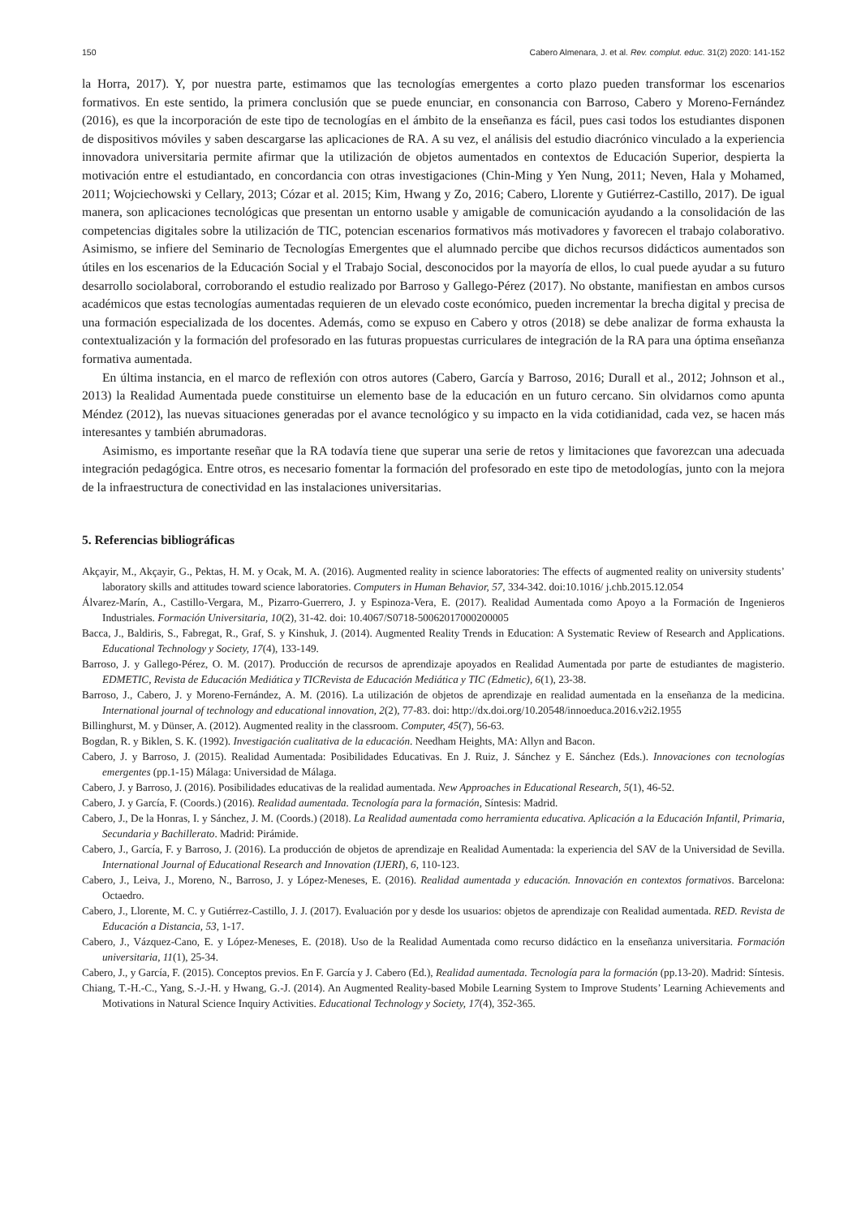150 Cabero Almenara, J. et al. Rev. complut. educ. 31(2) 2020: 141-152
la Horra, 2017). Y, por nuestra parte, estimamos que las tecnologías emergentes a corto plazo pueden transformar los escenarios formativos. En este sentido, la primera conclusión que se puede enunciar, en consonancia con Barroso, Cabero y Moreno-Fernández (2016), es que la incorporación de este tipo de tecnologías en el ámbito de la enseñanza es fácil, pues casi todos los estudiantes disponen de dispositivos móviles y saben descargarse las aplicaciones de RA. A su vez, el análisis del estudio diacrónico vinculado a la experiencia innovadora universitaria permite afirmar que la utilización de objetos aumentados en contextos de Educación Superior, despierta la motivación entre el estudiantado, en concordancia con otras investigaciones (Chin-Ming y Yen Nung, 2011; Neven, Hala y Mohamed, 2011; Wojciechowski y Cellary, 2013; Cózar et al. 2015; Kim, Hwang y Zo, 2016; Cabero, Llorente y Gutiérrez-Castillo, 2017). De igual manera, son aplicaciones tecnológicas que presentan un entorno usable y amigable de comunicación ayudando a la consolidación de las competencias digitales sobre la utilización de TIC, potencian escenarios formativos más motivadores y favorecen el trabajo colaborativo. Asimismo, se infiere del Seminario de Tecnologías Emergentes que el alumnado percibe que dichos recursos didácticos aumentados son útiles en los escenarios de la Educación Social y el Trabajo Social, desconocidos por la mayoría de ellos, lo cual puede ayudar a su futuro desarrollo sociolaboral, corroborando el estudio realizado por Barroso y Gallego-Pérez (2017). No obstante, manifiestan en ambos cursos académicos que estas tecnologías aumentadas requieren de un elevado coste económico, pueden incrementar la brecha digital y precisa de una formación especializada de los docentes. Además, como se expuso en Cabero y otros (2018) se debe analizar de forma exhausta la contextualización y la formación del profesorado en las futuras propuestas curriculares de integración de la RA para una óptima enseñanza formativa aumentada.
En última instancia, en el marco de reflexión con otros autores (Cabero, García y Barroso, 2016; Durall et al., 2012; Johnson et al., 2013) la Realidad Aumentada puede constituirse un elemento base de la educación en un futuro cercano. Sin olvidarnos como apunta Méndez (2012), las nuevas situaciones generadas por el avance tecnológico y su impacto en la vida cotidianidad, cada vez, se hacen más interesantes y también abrumadoras.
Asimismo, es importante reseñar que la RA todavía tiene que superar una serie de retos y limitaciones que favorezcan una adecuada integración pedagógica. Entre otros, es necesario fomentar la formación del profesorado en este tipo de metodologías, junto con la mejora de la infraestructura de conectividad en las instalaciones universitarias.
5. Referencias bibliográficas
Akçayir, M., Akçayir, G., Pektas, H. M. y Ocak, M. A. (2016). Augmented reality in science laboratories: The effects of augmented reality on university students’ laboratory skills and attitudes toward science laboratories. Computers in Human Behavior, 57, 334-342. doi:10.1016/ j.chb.2015.12.054
Álvarez-Marín, A., Castillo-Vergara, M., Pizarro-Guerrero, J. y Espinoza-Vera, E. (2017). Realidad Aumentada como Apoyo a la Formación de Ingenieros Industriales. Formación Universitaria, 10(2), 31-42. doi: 10.4067/S0718-50062017000200005
Bacca, J., Baldiris, S., Fabregat, R., Graf, S. y Kinshuk, J. (2014). Augmented Reality Trends in Education: A Systematic Review of Research and Applications. Educational Technology y Society, 17(4), 133-149.
Barroso, J. y Gallego-Pérez, O. M. (2017). Producción de recursos de aprendizaje apoyados en Realidad Aumentada por parte de estudiantes de magisterio. EDMETIC, Revista de Educación Mediática y TICRevista de Educación Mediática y TIC (Edmetic), 6(1), 23-38.
Barroso, J., Cabero, J. y Moreno-Fernández, A. M. (2016). La utilización de objetos de aprendizaje en realidad aumentada en la enseñanza de la medicina. International journal of technology and educational innovation, 2(2), 77-83. doi: http://dx.doi.org/10.20548/innoeduca.2016.v2i2.1955
Billinghurst, M. y Dünser, A. (2012). Augmented reality in the classroom. Computer, 45(7), 56-63.
Bogdan, R. y Biklen, S. K. (1992). Investigación cualitativa de la educación. Needham Heights, MA: Allyn and Bacon.
Cabero, J. y Barroso, J. (2015). Realidad Aumentada: Posibilidades Educativas. En J. Ruiz, J. Sánchez y E. Sánchez (Eds.). Innovaciones con tecnologías emergentes (pp.1-15) Málaga: Universidad de Málaga.
Cabero, J. y Barroso, J. (2016). Posibilidades educativas de la realidad aumentada. New Approaches in Educational Research, 5(1), 46-52.
Cabero, J. y García, F. (Coords.) (2016). Realidad aumentada. Tecnología para la formación, Síntesis: Madrid.
Cabero, J., De la Honras, I. y Sánchez, J. M. (Coords.) (2018). La Realidad aumentada como herramienta educativa. Aplicación a la Educación Infantil, Primaria, Secundaria y Bachillerato. Madrid: Pirámide.
Cabero, J., García, F. y Barroso, J. (2016). La producción de objetos de aprendizaje en Realidad Aumentada: la experiencia del SAV de la Universidad de Sevilla. International Journal of Educational Research and Innovation (IJERI), 6, 110-123.
Cabero, J., Leiva, J., Moreno, N., Barroso, J. y López-Meneses, E. (2016). Realidad aumentada y educación. Innovación en contextos formativos. Barcelona: Octaedro.
Cabero, J., Llorente, M. C. y Gutiérrez-Castillo, J. J. (2017). Evaluación por y desde los usuarios: objetos de aprendizaje con Realidad aumentada. RED. Revista de Educación a Distancia, 53, 1-17.
Cabero, J., Vázquez-Cano, E. y López-Meneses, E. (2018). Uso de la Realidad Aumentada como recurso didáctico en la enseñanza universitaria. Formación universitaria, 11(1), 25-34.
Cabero, J., y García, F. (2015). Conceptos previos. En F. García y J. Cabero (Ed.), Realidad aumentada. Tecnología para la formación (pp.13-20). Madrid: Síntesis.
Chiang, T.-H.-C., Yang, S.-J.-H. y Hwang, G.-J. (2014). An Augmented Reality-based Mobile Learning System to Improve Students’ Learning Achievements and Motivations in Natural Science Inquiry Activities. Educational Technology y Society, 17(4), 352-365.